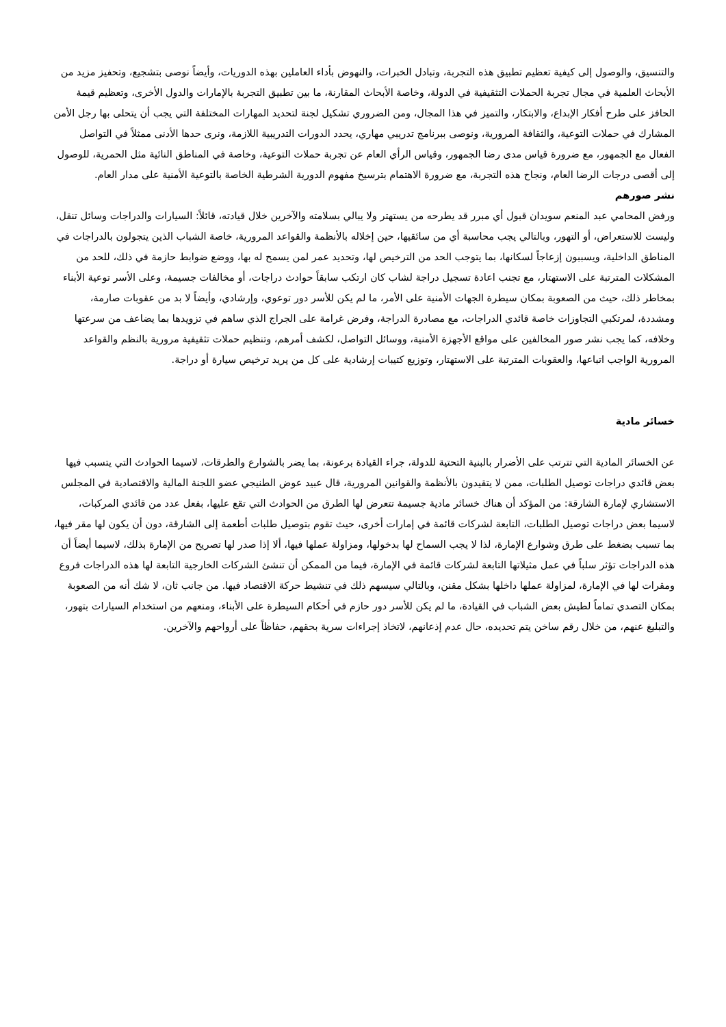والتنسيق، والوصول إلى كيفية تعظيم تطبيق هذه التجربة، وتبادل الخبرات، والنهوض بأداء العاملين بهذه الدوريات، وأيضاً نوصى بتشجيع، وتحفيز مزيد من الأبحاث العلمية في مجال تجربة الحملات التثقيفية في الدولة، وخاصة الأبحاث المقارنة، ما بين تطبيق التجربة بالإمارات والدول الأخرى، وتعظيم قيمة الحافز على طرح أفكار الإبداع، والابتكار، والتميز في هذا المجال، ومن الضروري تشكيل لجنة لتحديد المهارات المختلفة التي يجب أن يتحلى بها رجل الأمن المشارك في حملات التوعية، والثقافة المرورية، ونوصى ببرنامج تدريبي مهاري، يحدد الدورات التدريبية اللازمة، ونرى حدها الأدنى ممثلاً في التواصل الفعال مع الجمهور، مع ضرورة قياس مدى رضا الجمهور، وقياس الرأي العام عن تجربة حملات التوعية، وخاصة في المناطق النائية مثل الحمرية، للوصول إلى أقصى درجات الرضا العام، ونجاح هذه التجربة، مع ضرورة الاهتمام بترسيخ مفهوم الدورية الشرطية الخاصة بالتوعية الأمنية على مدار العام.
نشر صورهم
ورفض المحامي عبد المنعم سويدان قبول أي مبرر قد يطرحه من يستهتر ولا يبالي بسلامته والآخرين خلال قيادته، قائلاً: السيارات والدراجات وسائل تنقل، وليست للاستعراض، أو التهور، وبالتالي يجب محاسبة أي من سائقيها، حين إخلاله بالأنظمة والقواعد المرورية، خاصة الشباب الذين يتجولون بالدراجات في المناطق الداخلية، ويسببون إزعاجاً لسكانها، بما يتوجب الحد من الترخيص لها، وتحديد عمر لمن يسمح له بها، ووضع ضوابط حازمة في ذلك، للحد من المشكلات المترتبة على الاستهتار، مع تجنب اعادة تسجيل دراجة لشاب كان ارتكب سابقاً حوادث دراجات، أو مخالفات جسيمة، وعلى الأسر توعية الأبناء بمخاطر ذلك، حيث من الصعوبة بمكان سيطرة الجهات الأمنية على الأمر، ما لم يكن للأسر دور توعوي، وإرشادي، وأيضاً لا بد من عقوبات صارمة، ومشددة، لمرتكبي التجاوزات خاصة قائدي الدراجات، مع مصادرة الدراجة، وفرض غرامة على الجراج الذي ساهم في تزويدها بما يضاعف من سرعتها وخلافه، كما يجب نشر صور المخالفين على مواقع الأجهزة الأمنية، ووسائل التواصل، لكشف أمرهم، وتنظيم حملات تثقيفية مرورية بالنظم والقواعد المرورية الواجب اتباعها، والعقوبات المترتبة على الاستهتار، وتوزيع كتيبات إرشادية على كل من يريد ترخيص سيارة أو دراجة.
خسائر مادية
عن الخسائر المادية التي تترتب على الأضرار بالبنية التحتية للدولة، جراء القيادة برعونة، بما يضر بالشوارع والطرقات، لاسيما الحوادث التي يتسبب فيها بعض قائدي دراجات توصيل الطلبات، ممن لا يتقيدون بالأنظمة والقوانين المرورية، قال عبيد عوض الطنيجي عضو اللجنة المالية والاقتصادية في المجلس الاستشاري لإمارة الشارقة: من المؤكد أن هناك خسائر مادية جسيمة تتعرض لها الطرق من الحوادث التي تقع عليها، بفعل عدد من قائدي المركبات، لاسيما بعض دراجات توصيل الطلبات، التابعة لشركات قائمة في إمارات أخرى، حيث تقوم بتوصيل طلبات أطعمة إلى الشارقة، دون أن يكون لها مقر فيها، بما تسبب بضغط على طرق وشوارع الإمارة، لذا لا يجب السماح لها بدخولها، ومزاولة عملها فيها، ألا إذا صدر لها تصريح من الإمارة بذلك، لاسيما أيضاً أن هذه الدراجات تؤثر سلباً في عمل مثيلاتها التابعة لشركات قائمة في الإمارة، فيما من الممكن أن تنشئ الشركات الخارجية التابعة لها هذه الدراجات فروع ومقرات لها في الإمارة، لمزاولة عملها داخلها بشكل مقنن، وبالتالي سيسهم ذلك في تنشيط حركة الاقتصاد فيها. من جانب ثان، لا شك أنه من الصعوبة بمكان التصدي تماماً لطيش بعض الشباب في القيادة، ما لم يكن للأسر دور حازم في أحكام السيطرة على الأبناء، ومنعهم من استخدام السيارات بتهور، والتبليغ عنهم، من خلال رقم ساخن يتم تحديده، حال عدم إذعانهم، لاتخاذ إجراءات سرية بحقهم، حفاظاً على أرواحهم والآخرين.